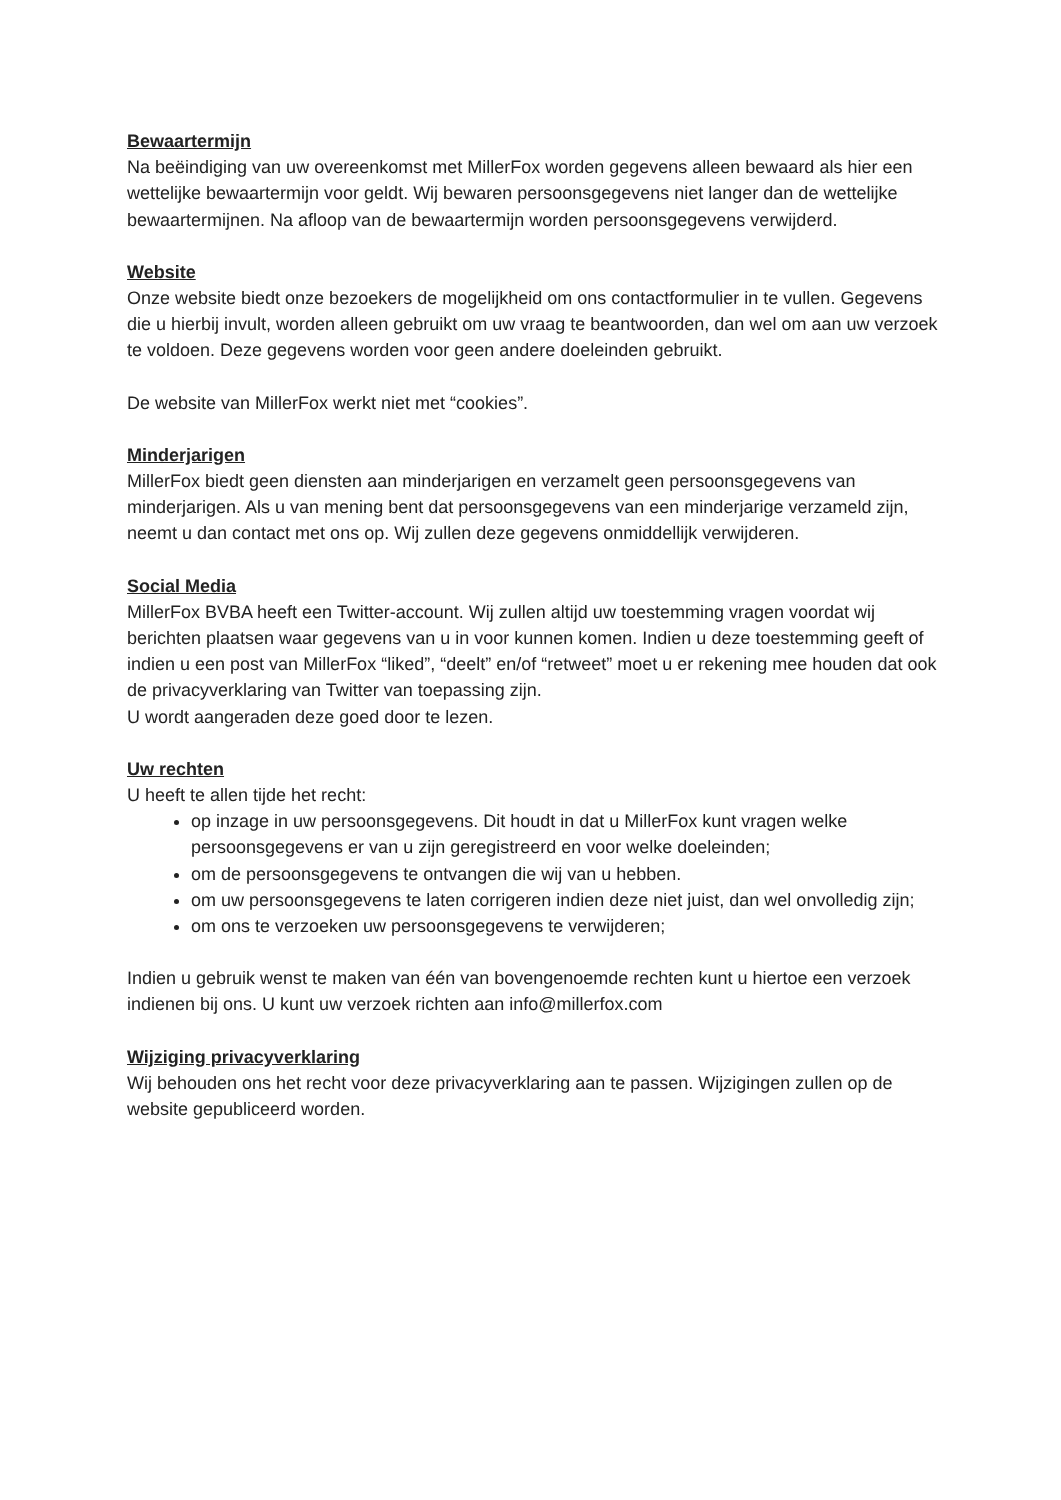Bewaartermijn
Na beëindiging van uw overeenkomst met MillerFox worden gegevens alleen bewaard als hier een wettelijke bewaartermijn voor geldt. Wij bewaren persoonsgegevens niet langer dan de wettelijke bewaartermijnen. Na afloop van de bewaartermijn worden persoonsgegevens verwijderd.
Website
Onze website biedt onze bezoekers de mogelijkheid om ons contactformulier in te vullen. Gegevens die u hierbij invult, worden alleen gebruikt om uw vraag te beantwoorden, dan wel om aan uw verzoek te voldoen. Deze gegevens worden voor geen andere doeleinden gebruikt.
De website van MillerFox werkt niet met “cookies”.
Minderjarigen
MillerFox biedt geen diensten aan minderjarigen en verzamelt geen persoonsgegevens van minderjarigen. Als u van mening bent dat persoonsgegevens van een minderjarige verzameld zijn, neemt u dan contact met ons op. Wij zullen deze gegevens onmiddellijk verwijderen.
Social Media
MillerFox BVBA heeft een Twitter-account. Wij zullen altijd uw toestemming vragen voordat wij berichten plaatsen waar gegevens van u in voor kunnen komen. Indien u deze toestemming geeft of indien u een post van MillerFox “liked”, “deelt” en/of “retweet” moet u er rekening mee houden dat ook de privacyverklaring van Twitter van toepassing zijn.
U wordt aangeraden deze goed door te lezen.
Uw rechten
U heeft te allen tijde het recht:
op inzage in uw persoonsgegevens. Dit houdt in dat u MillerFox kunt vragen welke persoonsgegevens er van u zijn geregistreerd en voor welke doeleinden;
om de persoonsgegevens te ontvangen die wij van u hebben.
om uw persoonsgegevens te laten corrigeren indien deze niet juist, dan wel onvolledig zijn;
om ons te verzoeken uw persoonsgegevens te verwijderen;
Indien u gebruik wenst te maken van één van bovengenoemde rechten kunt u hiertoe een verzoek indienen bij ons. U kunt uw verzoek richten aan info@millerfox.com
Wijziging privacyverklaring
Wij behouden ons het recht voor deze privacyverklaring aan te passen. Wijzigingen zullen op de website gepubliceerd worden.